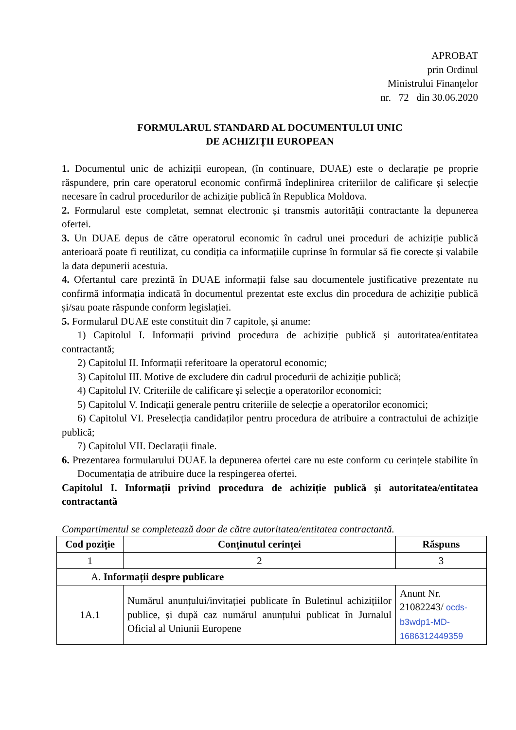APROBAT
prin Ordinul
Ministrului Finanțelor
nr. 72 din 30.06.2020
FORMULARUL STANDARD AL DOCUMENTULUI UNIC
DE ACHIZIȚII EUROPEAN
1. Documentul unic de achiziții european, (în continuare, DUAE) este o declarație pe proprie răspundere, prin care operatorul economic confirmă îndeplinirea criteriilor de calificare și selecție necesare în cadrul procedurilor de achiziție publică în Republica Moldova.
2. Formularul este completat, semnat electronic și transmis autorității contractante la depunerea ofertei.
3. Un DUAE depus de către operatorul economic în cadrul unei proceduri de achiziție publică anterioară poate fi reutilizat, cu condiția ca informațiile cuprinse în formular să fie corecte și valabile la data depunerii acestuia.
4. Ofertantul care prezintă în DUAE informații false sau documentele justificative prezentate nu confirmă informația indicată în documentul prezentat este exclus din procedura de achiziție publică și/sau poate răspunde conform legislației.
5. Formularul DUAE este constituit din 7 capitole, și anume:
1) Capitolul I. Informații privind procedura de achiziție publică și autoritatea/entitatea contractantă;
2) Capitolul II. Informații referitoare la operatorul economic;
3) Capitolul III. Motive de excludere din cadrul procedurii de achiziție publică;
4) Capitolul IV. Criteriile de calificare și selecție a operatorilor economici;
5) Capitolul V. Indicații generale pentru criteriile de selecție a operatorilor economici;
6) Capitolul VI. Preselecția candidaților pentru procedura de atribuire a contractului de achiziție publică;
7) Capitolul VII. Declarații finale.
6. Prezentarea formularului DUAE la depunerea ofertei care nu este conform cu cerințele stabilite în Documentația de atribuire duce la respingerea ofertei.
Capitolul I. Informații privind procedura de achiziție publică și autoritatea/entitatea contractantă
Compartimentul se completează doar de către autoritatea/entitatea contractantă.
| Cod poziție | Conținutul cerinței | Răspuns |
| --- | --- | --- |
| 1 | 2 | 3 |
| A. Informații despre publicare | | |
| 1A.1 | Numărul anunțului/invitației publicate în Buletinul achizițiilor publice, și după caz numărul anunțului publicat în Jurnalul Oficial al Uniunii Europene | Anunt Nr. 21082243/ ocds-b3wdp1-MD-1686312449359 |